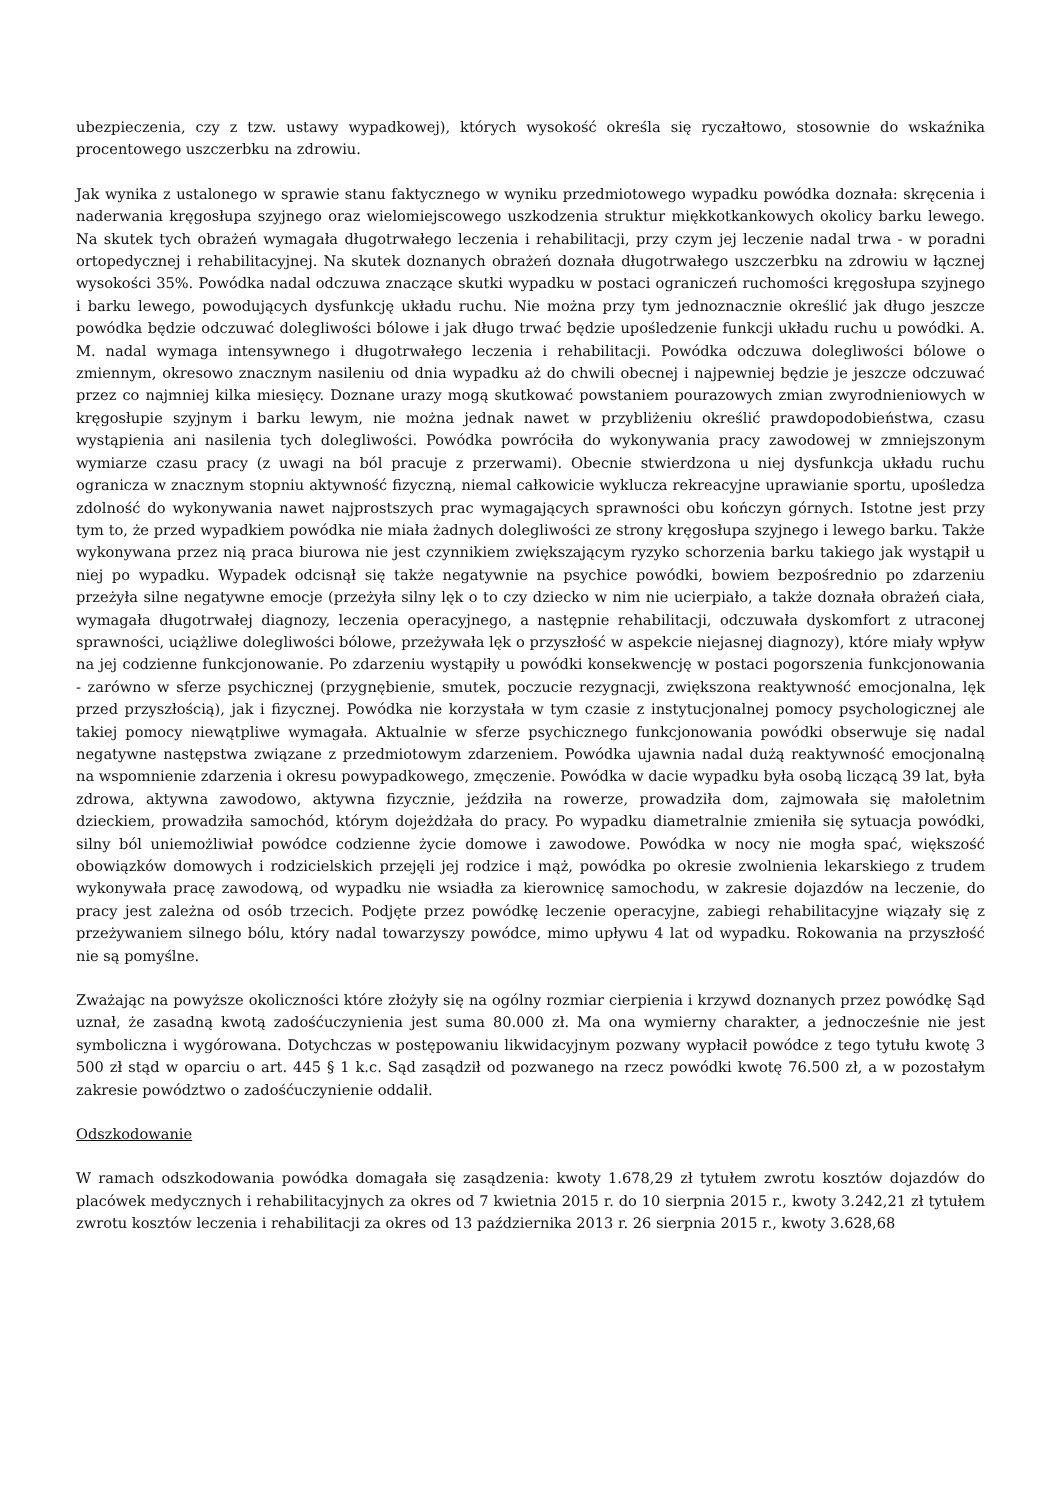ubezpieczenia, czy z tzw. ustawy wypadkowej), których wysokość określa się ryczałtowo, stosownie do wskaźnika procentowego uszczerbku na zdrowiu.
Jak wynika z ustalonego w sprawie stanu faktycznego w wyniku przedmiotowego wypadku powódka doznała: skręcenia i naderwania kręgosłupa szyjnego oraz wielomiejscowego uszkodzenia struktur miękkotkankowych okolicy barku lewego. Na skutek tych obrażeń wymagała długotrwałego leczenia i rehabilitacji, przy czym jej leczenie nadal trwa - w poradni ortopedycznej i rehabilitacyjnej. Na skutek doznanych obrażeń doznała długotrwałego uszczerbku na zdrowiu w łącznej wysokości 35%. Powódka nadal odczuwa znaczące skutki wypadku w postaci ograniczeń ruchomości kręgosłupa szyjnego i barku lewego, powodujących dysfunkcję układu ruchu. Nie można przy tym jednoznacznie określić jak długo jeszcze powódka będzie odczuwać dolegliwości bólowe i jak długo trwać będzie upośledzenie funkcji układu ruchu u powódki. A. M. nadal wymaga intensywnego i długotrwałego leczenia i rehabilitacji. Powódka odczuwa dolegliwości bólowe o zmiennym, okresowo znacznym nasileniu od dnia wypadku aż do chwili obecnej i najpewniej będzie je jeszcze odczuwać przez co najmniej kilka miesięcy. Doznane urazy mogą skutkować powstaniem pourazowych zmian zwyrodnieniowych w kręgosłupie szyjnym i barku lewym, nie można jednak nawet w przybliżeniu określić prawdopodobieństwa, czasu wystąpienia ani nasilenia tych dolegliwości. Powódka powróciła do wykonywania pracy zawodowej w zmniejszonym wymiarze czasu pracy (z uwagi na ból pracuje z przerwami). Obecnie stwierdzona u niej dysfunkcja układu ruchu ogranicza w znacznym stopniu aktywność fizyczną, niemal całkowicie wyklucza rekreacyjne uprawianie sportu, upośledza zdolność do wykonywania nawet najprostszych prac wymagających sprawności obu kończyn górnych. Istotne jest przy tym to, że przed wypadkiem powódka nie miała żadnych dolegliwości ze strony kręgosłupa szyjnego i lewego barku. Także wykonywana przez nią praca biurowa nie jest czynnikiem zwiększającym ryzyko schorzenia barku takiego jak wystąpił u niej po wypadku. Wypadek odcisnął się także negatywnie na psychice powódki, bowiem bezpośrednio po zdarzeniu przeżyła silne negatywne emocje (przeżyła silny lęk o to czy dziecko w nim nie ucierpiało, a także doznała obrażeń ciała, wymagała długotrwałej diagnozy, leczenia operacyjnego, a następnie rehabilitacji, odczuwała dyskomfort z utraconej sprawności, uciążliwe dolegliwości bólowe, przeżywała lęk o przyszłość w aspekcie niejasnej diagnozy), które miały wpływ na jej codzienne funkcjonowanie. Po zdarzeniu wystąpiły u powódki konsekwencję w postaci pogorszenia funkcjonowania - zarówno w sferze psychicznej (przygnębienie, smutek, poczucie rezygnacji, zwiększona reaktywność emocjonalna, lęk przed przyszłością), jak i fizycznej. Powódka nie korzystała w tym czasie z instytucjonalnej pomocy psychologicznej ale takiej pomocy niewątpliwe wymagała. Aktualnie w sferze psychicznego funkcjonowania powódki obserwuje się nadal negatywne następstwa związane z przedmiotowym zdarzeniem. Powódka ujawnia nadal dużą reaktywność emocjonalną na wspomnienie zdarzenia i okresu powypadkowego, zmęczenie. Powódka w dacie wypadku była osobą liczącą 39 lat, była zdrowa, aktywna zawodowo, aktywna fizycznie, jeździła na rowerze, prowadziła dom, zajmowała się małoletnim dzieckiem, prowadziła samochód, którym dojeżdżała do pracy. Po wypadku diametralnie zmieniła się sytuacja powódki, silny ból uniemożliwiał powódce codzienne życie domowe i zawodowe. Powódka w nocy nie mogła spać, większość obowiązków domowych i rodzicielskich przejęli jej rodzice i mąż, powódka po okresie zwolnienia lekarskiego z trudem wykonywała pracę zawodową, od wypadku nie wsiadła za kierownicę samochodu, w zakresie dojazdów na leczenie, do pracy jest zależna od osób trzecich. Podjęte przez powódkę leczenie operacyjne, zabiegi rehabilitacyjne wiązały się z przeżywaniem silnego bólu, który nadal towarzyszy powódce, mimo upływu 4 lat od wypadku. Rokowania na przyszłość nie są pomyślne.
Zważając na powyższe okoliczności które złożyły się na ogólny rozmiar cierpienia i krzywd doznanych przez powódkę Sąd uznał, że zasadną kwotą zadośćuczynienia jest suma 80.000 zł. Ma ona wymierny charakter, a jednocześnie nie jest symboliczna i wygórowana. Dotychczas w postępowaniu likwidacyjnym pozwany wypłacił powódce z tego tytułu kwotę 3 500 zł stąd w oparciu o art. 445 § 1 k.c. Sąd zasądził od pozwanego na rzecz powódki kwotę 76.500 zł, a w pozostałym zakresie powództwo o zadośćuczynienie oddalił.
Odszkodowanie
W ramach odszkodowania powódka domagała się zasądzenia: kwoty 1.678,29 zł tytułem zwrotu kosztów dojazdów do placówek medycznych i rehabilitacyjnych za okres od 7 kwietnia 2015 r. do 10 sierpnia 2015 r., kwoty 3.242,21 zł tytułem zwrotu kosztów leczenia i rehabilitacji za okres od 13 października 2013 r. 26 sierpnia 2015 r., kwoty 3.628,68